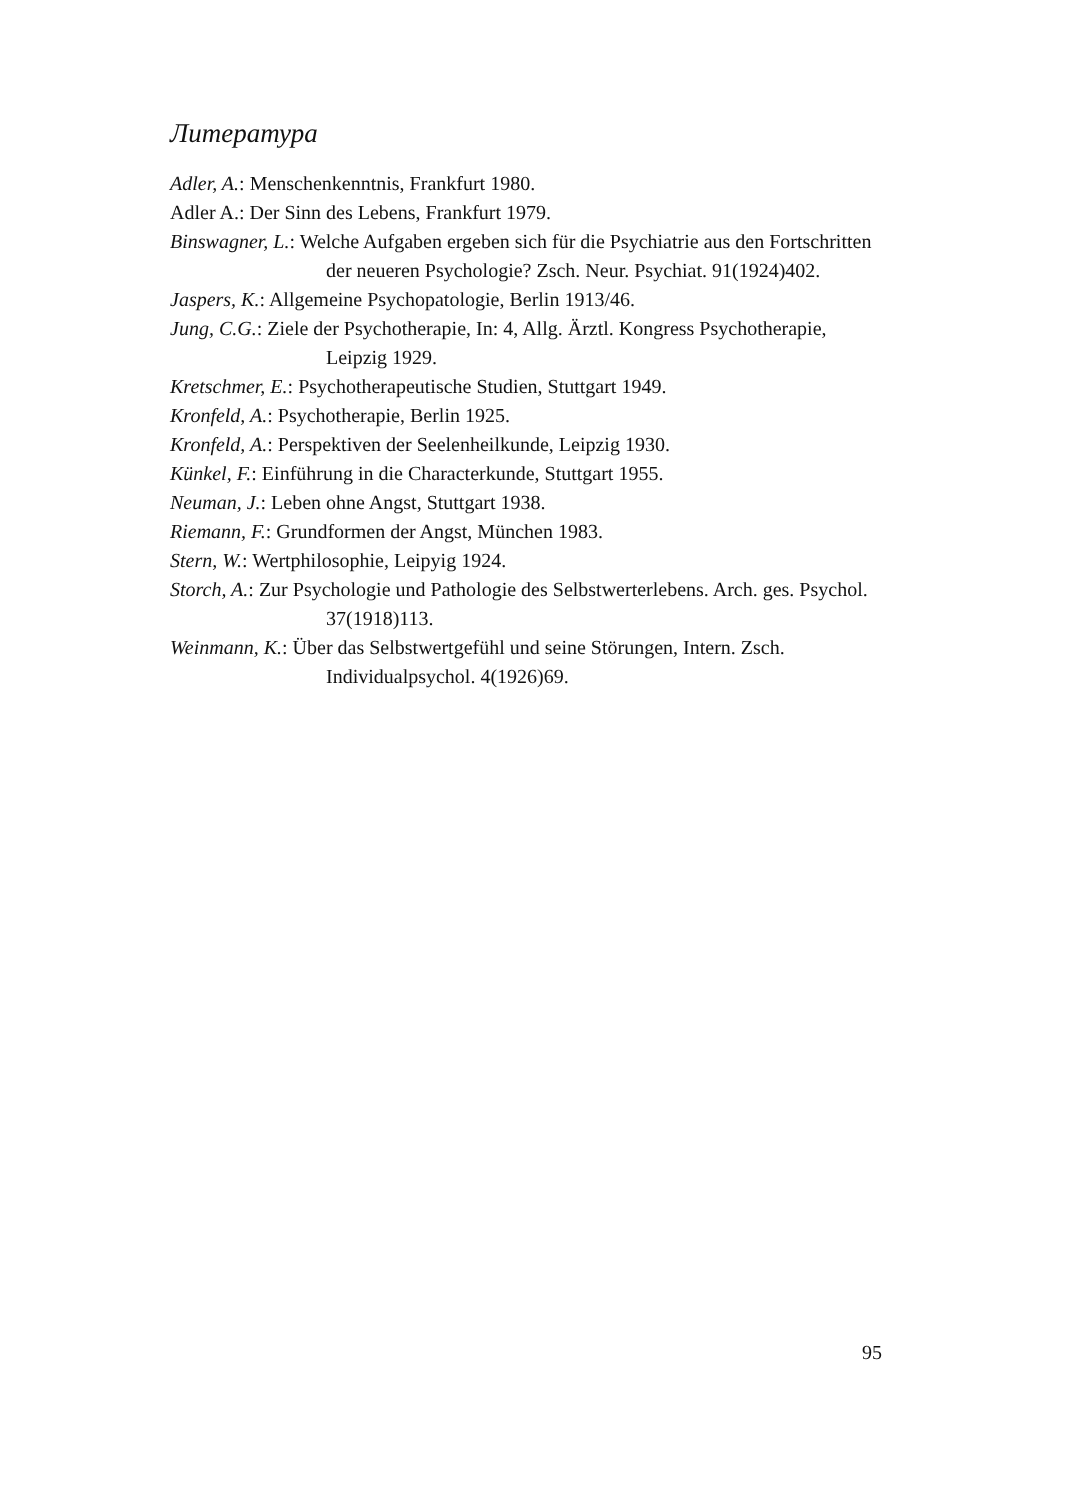Литература
Adler, A.: Menschenkenntnis, Frankfurt 1980.
Adler A.: Der Sinn des Lebens, Frankfurt 1979.
Binswagner, L.: Welche Aufgaben ergeben sich für die Psychiatrie aus den Fortschritten der neueren Psychologie? Zsch. Neur. Psychiat. 91(1924)402.
Jaspers, K.: Allgemeine Psychopatologie, Berlin 1913/46.
Jung, C.G.: Ziele der Psychotherapie, In: 4, Allg. Ärztl. Kongress Psychotherapie, Leipzig 1929.
Kretschmer, E.: Psychotherapeutische Studien, Stuttgart 1949.
Kronfeld, A.: Psychotherapie, Berlin 1925.
Kronfeld, A.: Perspektiven der Seelenheilkunde, Leipzig 1930.
Künkel, F.: Einführung in die Characterkunde, Stuttgart 1955.
Neuman, J.: Leben ohne Angst, Stuttgart 1938.
Riemann, F.: Grundformen der Angst, München 1983.
Stern, W.: Wertphilosophie, Leipyig 1924.
Storch, A.: Zur Psychologie und Pathologie des Selbstwerterlebens. Arch. ges. Psychol. 37(1918)113.
Weinmann, K.: Über das Selbstwertgefühl und seine Störungen, Intern. Zsch. Individualpsychol. 4(1926)69.
95